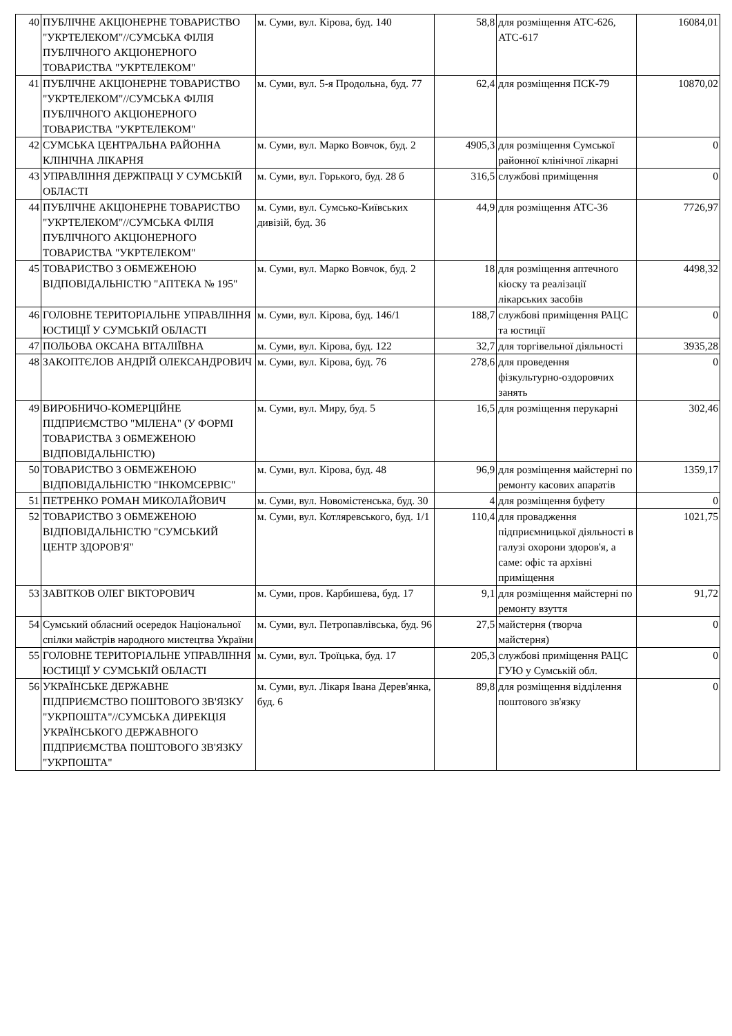| 40 | ПУБЛІЧНЕ АКЦІОНЕРНЕ ТОВАРИСТВО "УКРТЕЛЕКОМ"//СУМСЬКА ФІЛІЯ ПУБЛІЧНОГО АКЦІОНЕРНОГО ТОВАРИСТВА "УКРТЕЛЕКОМ" | м. Суми, вул. Кірова, буд. 140 | 58,8 | для розміщення АТС-626, АТС-617 | 16084,01 |
| 41 | ПУБЛІЧНЕ АКЦІОНЕРНЕ ТОВАРИСТВО "УКРТЕЛЕКОМ"//СУМСЬКА ФІЛІЯ ПУБЛІЧНОГО АКЦІОНЕРНОГО ТОВАРИСТВА "УКРТЕЛЕКОМ" | м. Суми, вул. 5-я Продольна, буд. 77 | 62,4 | для розміщення ПСК-79 | 10870,02 |
| 42 | СУМСЬКА ЦЕНТРАЛЬНА РАЙОННА КЛІНІЧНА ЛІКАРНЯ | м. Суми, вул. Марко Вовчок, буд. 2 | 4905,3 | для розміщення Сумської районної клінічної лікарні | 0 |
| 43 | УПРАВЛІННЯ ДЕРЖПРАЦІ У СУМСЬКІЙ ОБЛАСТІ | м. Суми, вул. Горького, буд. 28 б | 316,5 | службові приміщення | 0 |
| 44 | ПУБЛІЧНЕ АКЦІОНЕРНЕ ТОВАРИСТВО "УКРТЕЛЕКОМ"//СУМСЬКА ФІЛІЯ ПУБЛІЧНОГО АКЦІОНЕРНОГО ТОВАРИСТВА "УКРТЕЛЕКОМ" | м. Суми, вул. Сумсько-Київських дивізій, буд. 36 | 44,9 | для розміщення АТС-36 | 7726,97 |
| 45 | ТОВАРИСТВО З ОБМЕЖЕНОЮ ВІДПОВІДАЛЬНІСТЮ "АПТЕКА № 195" | м. Суми, вул. Марко Вовчок, буд. 2 | 18 | для розміщення аптечного кіоску та реалізації лікарських засобів | 4498,32 |
| 46 | ГОЛОВНЕ ТЕРИТОРІАЛЬНЕ УПРАВЛІННЯ ЮСТИЦІЇ У СУМСЬКІЙ ОБЛАСТІ | м. Суми, вул. Кірова, буд. 146/1 | 188,7 | службові приміщення РАЦС та юстиції | 0 |
| 47 | ПОЛЬОВА ОКСАНА ВІТАЛІЇВНА | м. Суми, вул. Кірова, буд. 122 | 32,7 | для торгівельної діяльності | 3935,28 |
| 48 | ЗАКОПТЄЛОВ АНДРІЙ ОЛЕКСАНДРОВИЧ | м. Суми, вул. Кірова, буд. 76 | 278,6 | для проведення фізкультурно-оздоровчих занять | 0 |
| 49 | ВИРОБНИЧО-КОМЕРЦІЙНЕ ПІДПРИЄМСТВО "МІЛЕНА" (У ФОРМІ ТОВАРИСТВА З ОБМЕЖЕНОЮ ВІДПОВІДАЛЬНІСТЮ) | м. Суми, вул. Миру, буд. 5 | 16,5 | для розміщення перукарні | 302,46 |
| 50 | ТОВАРИСТВО З ОБМЕЖЕНОЮ ВІДПОВІДАЛЬНІСТЮ "ІНКОМСЕРВІС" | м. Суми, вул. Кірова, буд. 48 | 96,9 | для розміщення майстерні по ремонту касових апаратів | 1359,17 |
| 51 | ПЕТРЕНКО РОМАН МИКОЛАЙОВИЧ | м. Суми, вул. Новомістенська, буд. 30 | 4 | для розміщення буфету | 0 |
| 52 | ТОВАРИСТВО З ОБМЕЖЕНОЮ ВІДПОВІДАЛЬНІСТЮ "СУМСЬКИЙ ЦЕНТР ЗДОРОВ'Я" | м. Суми, вул. Котляревського, буд. 1/1 | 110,4 | для провадження підприємницької діяльності в галузі охорони здоров'я, а саме: офіс та архівні приміщення | 1021,75 |
| 53 | ЗАВІТКОВ ОЛЕГ ВІКТОРОВИЧ | м. Суми, пров. Карбишева, буд. 17 | 9,1 | для розміщення майстерні по ремонту взуття | 91,72 |
| 54 | Сумський обласний осередок Національної спілки майстрів народного мистецтва України | м. Суми, вул. Петропавлівська, буд. 96 | 27,5 | майстерня (творча майстерня) | 0 |
| 55 | ГОЛОВНЕ ТЕРИТОРІАЛЬНЕ УПРАВЛІННЯ ЮСТИЦІЇ У СУМСЬКІЙ ОБЛАСТІ | м. Суми, вул. Троїцька, буд. 17 | 205,3 | службові приміщення РАЦС ГУЮ у Сумській обл. | 0 |
| 56 | УКРАЇНСЬКЕ ДЕРЖАВНЕ ПІДПРИЄМСТВО ПОШТОВОГО ЗВ'ЯЗКУ "УКРПОШТА"//СУМСЬКА ДИРЕКЦІЯ УКРАЇНСЬКОГО ДЕРЖАВНОГО ПІДПРИЄМСТВА ПОШТОВОГО ЗВ'ЯЗКУ "УКРПОШТА" | м. Суми, вул. Лікаря Івана Дерев'янка, буд. 6 | 89,8 | для розміщення відділення поштового зв'язку | 0 |